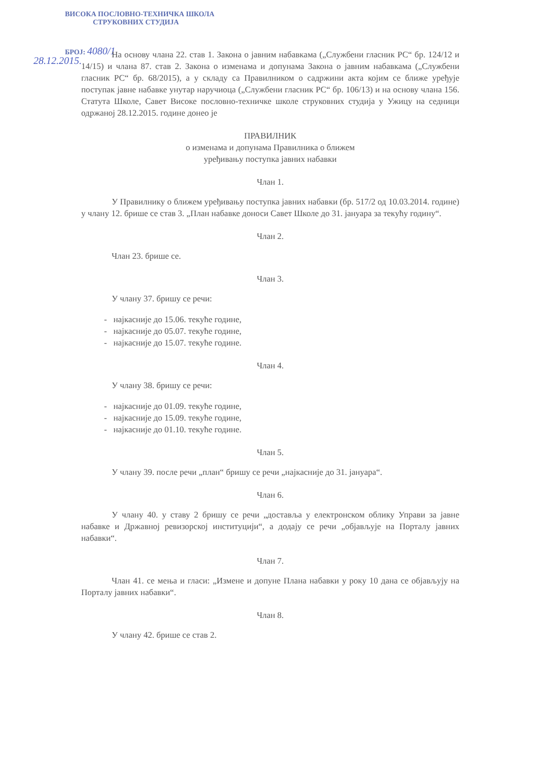ВИСОКА ПОСЛОВНО-ТЕХНИЧКА ШКОЛА
СТРУКОВНИХ СТУДИЈА
БРОЈ: 4080/1
28.12.2015.
На основу члана 22. став 1. Закона о јавним набавкама („Службени гласник РС“ бр. 124/12 и 14/15) и члана 87. став 2. Закона о изменама и допунама Закона о јавним набавкама („Службени гласник РС“ бр. 68/2015), а у складу са Правилником о садржини акта којим се ближе уређује поступак јавне набавке унутар наручиоца („Службени гласник РС“ бр. 106/13) и на основу члана 156. Статута Школе, Савет Високе пословно-техничке школе струковних студија у Ужицу на седници одржаној 28.12.2015. године донео је
ПРАВИЛНИК
о изменама и допунама Правилника о ближем
уређивању поступка јавних набавки
Члан 1.
У Правилнику о ближем уређивању поступка јавних набавки (бр. 517/2 од 10.03.2014. године) у члану 12. брише се став 3. „План набавке доноси Савет Школе до 31. јануара за текућу годину“.
Члан 2.
Члан 23. брише се.
Члан 3.
У члану 37. бришу се речи:
- најкасније до 15.06. текуће године,
- најкасније до 05.07. текуће године,
- најкасније до 15.07. текуће године.
Члан 4.
У члану 38. бришу се речи:
- најкасније до 01.09. текуће године,
- најкасније до 15.09. текуће године,
- најкасније до 01.10. текуће године.
Члан 5.
У члану 39. после речи „план“ бришу се речи „најкасније до 31. јануара“.
Члан 6.
У члану 40. у ставу 2 бришу се речи „доставља у електронском облику Управи за јавне набавке и Државној ревизорској институцији“, а додају се речи „објављује на Порталу јавних набавки“.
Члан 7.
Члан 41. се мења и гласи: „Измене и допуне Плана набавки у року 10 дана се објављују на Порталу јавних набавки“.
Члан 8.
У члану 42. брише се став 2.